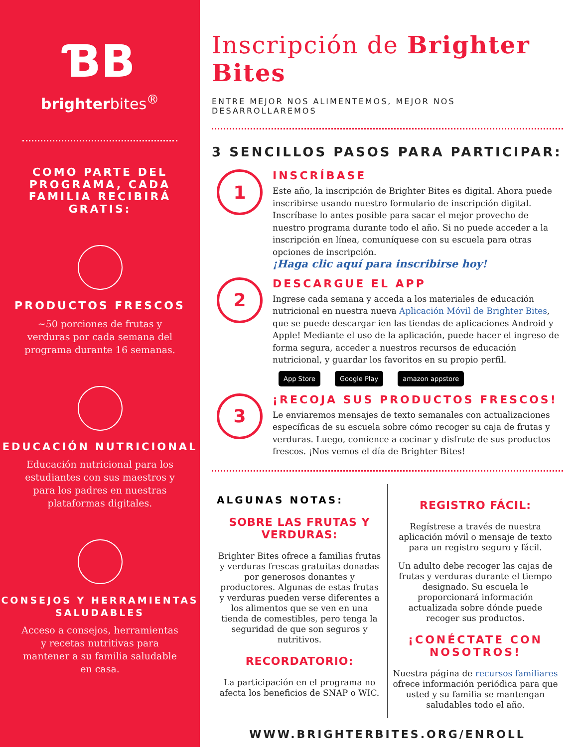ƁB
brighterbites<sup>®</sup>
COMO PARTE DEL PROGRAMA, CADA FAMILIA RECIBIRÁ GRATIS:
PRODUCTOS FRESCOS
~50 porciones de frutas y verduras por cada semana del programa durante 16 semanas.
EDUCACIÓN NUTRICIONAL
Educación nutricional para los estudiantes con sus maestros y para los padres en nuestras plataformas digitales.
CONSEJOS Y HERRAMIENTAS SALUDABLES
Acceso a consejos, herramientas y recetas nutritivas para mantener a su familia saludable en casa.
Inscripción de Brighter Bites
ENTRE MEJOR NOS ALIMENTEMOS, MEJOR NOS DESARROLLAREMOS
3 SENCILLOS PASOS PARA PARTICIPAR:
1
INSCRÍBASE
Este año, la inscripción de Brighter Bites es digital. Ahora puede inscribirse usando nuestro formulario de inscripción digital. Inscríbase lo antes posible para sacar el mejor provecho de nuestro programa durante todo el año. Si no puede acceder a la inscripción en línea, comuníquese con su escuela para otras opciones de inscripción.
¡Haga clic aquí para inscribirse hoy!
2
DESCARGUE EL APP
Ingrese cada semana y acceda a los materiales de educación nutricional en nuestra nueva Aplicación Móvil de Brighter Bites, que se puede descargar ien las tiendas de aplicaciones Android y Apple! Mediante el uso de la aplicación, puede hacer el ingreso de forma segura, acceder a nuestros recursos de educación nutricional, y guardar los favoritos en su propio perfil.
App Store Google Play amazon appstore
3
¡RECOJA SUS PRODUCTOS FRESCOS!
Le enviaremos mensajes de texto semanales con actualizaciones específicas de su escuela sobre cómo recoger su caja de frutas y verduras. Luego, comience a cocinar y disfrute de sus productos frescos. ¡Nos vemos el día de Brighter Bites!
ALGUNAS NOTAS:
SOBRE LAS FRUTAS Y VERDURAS:
Brighter Bites ofrece a familias frutas y verduras frescas gratuitas donadas por generosos donantes y productores. Algunas de estas frutas y verduras pueden verse diferentes a los alimentos que se ven en una tienda de comestibles, pero tenga la seguridad de que son seguros y nutritivos.
RECORDATORIO:
La participación en el programa no afecta los beneficios de SNAP o WIC.
REGISTRO FÁCIL:
Regístrese a través de nuestra aplicación móvil o mensaje de texto para un registro seguro y fácil.
Un adulto debe recoger las cajas de frutas y verduras durante el tiempo designado. Su escuela le proporcionará información actualizada sobre dónde puede recoger sus productos.
¡CONÉCTATE CON NOSOTROS!
Nuestra página de recursos familiares ofrece información periódica para que usted y su familia se mantengan saludables todo el año.
WWW.BRIGHTERBITES.ORG/ENROLL